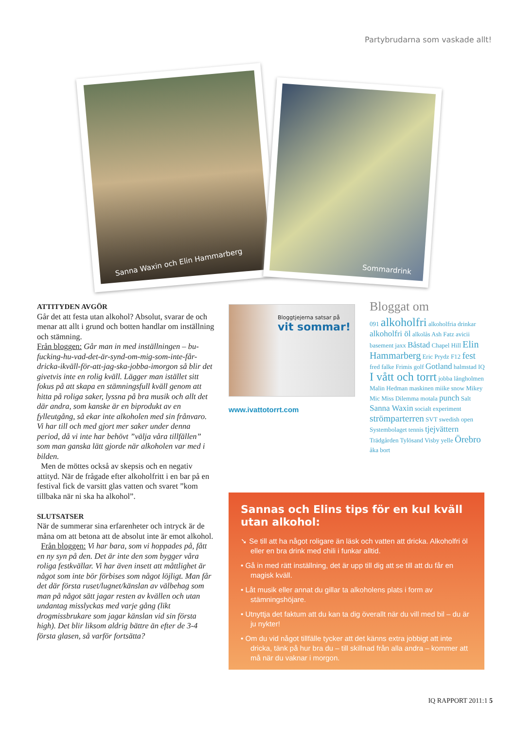Partybrudarna som vaskade allt!
Sanna Waxin och Elin Hammarberg
Sommardrink
ATTITYDEN AVGÖR
Går det att festa utan alkohol? Absolut, svarar de och menar att allt i grund och botten handlar om inställning och stämning.
Från bloggen: Går man in med inställningen – bu-fucking-hu-vad-det-är-synd-om-mig-som-inte-får-dricka-ikväll-för-att-jag-ska-jobba-imorgon så blir det givetvis inte en rolig kväll. Lägger man istället sitt fokus på att skapa en stämningsfull kväll genom att hitta på roliga saker, lyssna på bra musik och allt det där andra, som kanske är en biprodukt av en fylleutgång, så ekar inte alkoholen med sin frånvaro. Vi har till och med gjort mer saker under denna period, då vi inte har behövt ”välja våra tillfällen” som man ganska lätt gjorde när alkoholen var med i bilden.
Men de möttes också av skepsis och en negativ attityd. När de frågade efter alkoholfritt i en bar på en festival fick de varsitt glas vatten och svaret ”kom tillbaka när ni ska ha alkohol”.
SLUTSATSER
När de summerar sina erfarenheter och intryck är de måna om att betona att de absolut inte är emot alkohol.
Från bloggen: Vi har bara, som vi hoppades på, fått en ny syn på den. Det är inte den som bygger våra roliga festkvällar. Vi har även insett att måttlighet är något som inte bör förbises som något löjligt. Man får det där första ruset/lugnet/känslan av välbehag som man på något sätt jagar resten av kvällen och utan undantag misslyckas med varje gång (likt drogmissbrukare som jagar känslan vid sin första high). Det blir liksom aldrig bättre än efter de 3-4 första glasen, så varför fortsätta?
Bloggtjejerna satsar på
vit sommar!
www.ivattotorrt.com
Bloggat om
091 alkoholfri alkoholfria drinkar alkoholfri öl alkolås Ash Fatz avicii basement jaxx Båstad Chapel Hill Elin Hammarberg Eric Prydz F12 fest fred falke Frimis golf Gotland halmstad IQ I vått och torrt jobba långholmen Malin Hedman maskinen miike snow Mikey Mic Miss Dilemma motala punch Salt Sanna Waxin socialt experiment strömparterren SVT swedish open Systembolaget tennis tjejvättern Trädgården Tylösand Visby yelle Örebro åka bort
Sannas och Elins tips för en kul kväll utan alkohol:
➘ Se till att ha något roligare än läsk och vatten att dricka. Alkoholfri öl eller en bra drink med chili i funkar alltid.
• Gå in med rätt inställning, det är upp till dig att se till att du får en magisk kväll.
• Låt musik eller annat du gillar ta alkoholens plats i form av stämningshöjare.
• Utnyttja det faktum att du kan ta dig överallt när du vill med bil – du är ju nykter!
• Om du vid något tillfälle tycker att det känns extra jobbigt att inte dricka, tänk på hur bra du – till skillnad från alla andra – kommer att må när du vaknar i morgon.
IQ RAPPORT 2011:1 5